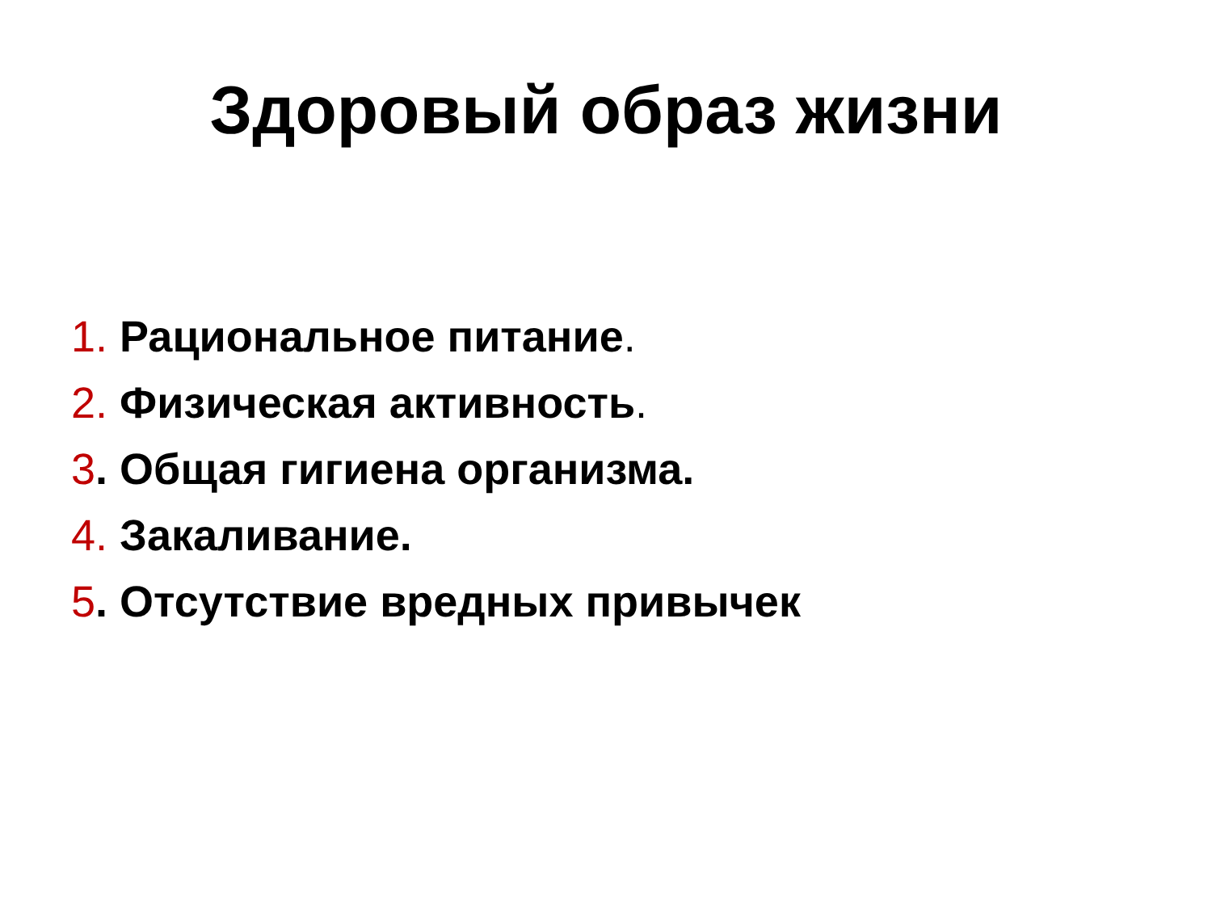Здоровый образ жизни
1. Рациональное питание.
2. Физическая активность.
3. Общая гигиена организма.
4. Закаливание.
5. Отсутствие вредных привычек